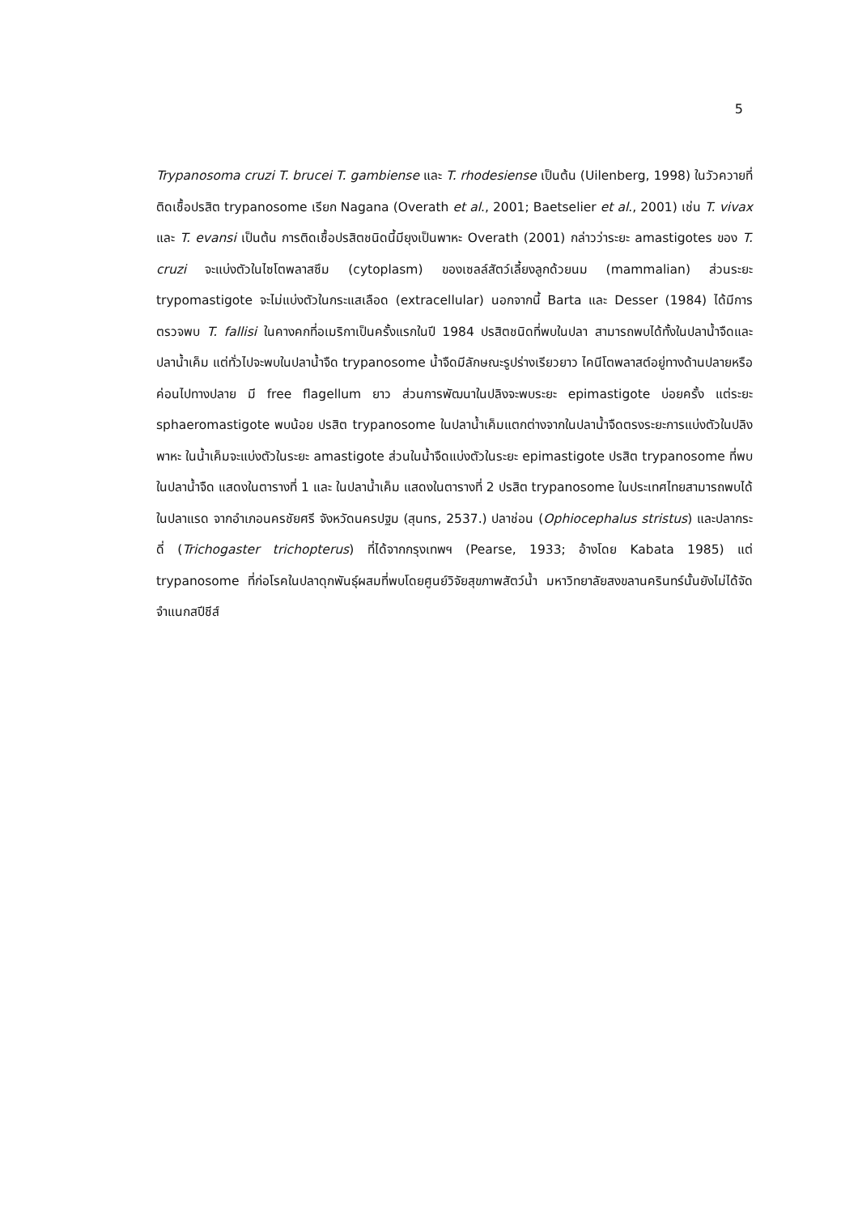5
Trypanosoma cruzi T. brucei T. gambiense และ T. rhodesiense เป็นต้น (Uilenberg, 1998) ในวัวควายที่ติดเชื้อปรสิต trypanosome เรียก Nagana (Overath et al., 2001; Baetselier et al., 2001) เช่น T. vivax และ T. evansi เป็นต้น การติดเชื้อปรสิตชนิดนี้มียุงเป็นพาหะ Overath (2001) กล่าวว่าระยะ amastigotes ของ T. cruzi จะแบ่งตัวในไซโตพลาสซึม (cytoplasm) ของเซลล์สัตว์เลี้ยงลูกด้วยนม (mammalian) ส่วนระยะ trypomastigote จะไม่แบ่งตัวในกระแสเลือด (extracellular) นอกจากนี้ Barta และ Desser (1984) ได้มีการตรวจพบ T. fallisi ในคางคกที่อเมริกาเป็นครั้งแรกในปี 1984 ปรสิตชนิดที่พบในปลา สามารถพบได้ทั้งในปลาน้ำจืดและปลาน้ำเค็ม แต่ทั่วไปจะพบในปลาน้ำจืด trypanosome น้ำจืดมีลักษณะรูปร่างเรียวยาว ไคนีโตพลาสต์อยู่ทางด้านปลายหรือค่อนไปทางปลาย มี free flagellum ยาว ส่วนการพัฒนาในปลิงจะพบระยะ epimastigote บ่อยครั้ง แต่ระยะ sphaeromastigote พบน้อย ปรสิต trypanosome ในปลาน้ำเค็มแตกต่างจากในปลาน้ำจืดตรงระยะการแบ่งตัวในปลิงพาหะ ในน้ำเค็มจะแบ่งตัวในระยะ amastigote ส่วนในน้ำจืดแบ่งตัวในระยะ epimastigote ปรสิต trypanosome ที่พบในปลาน้ำจืด แสดงในตารางที่ 1 และ ในปลาน้ำเค็ม แสดงในตารางที่ 2 ปรสิต trypanosome ในประเทศไทยสามารถพบได้ในปลาแรด จากอำเภอนครชัยศรี จังหวัดนครปฐม (สุนทร, 2537.) ปลาช่อน (Ophiocephalus stristus) และปลากระดี่ (Trichogaster trichopterus) ที่ได้จากกรุงเทพฯ (Pearse, 1933; อ้างโดย Kabata 1985) แต่ trypanosome ที่ก่อโรคในปลาดุกพันธุ์ผสมที่พบโดยศูนย์วิจัยสุขภาพสัตว์น้ำ มหาวิทยาลัยสงขลานครินทร์นั้นยังไม่ได้จัดจำแนกสปีชีส์